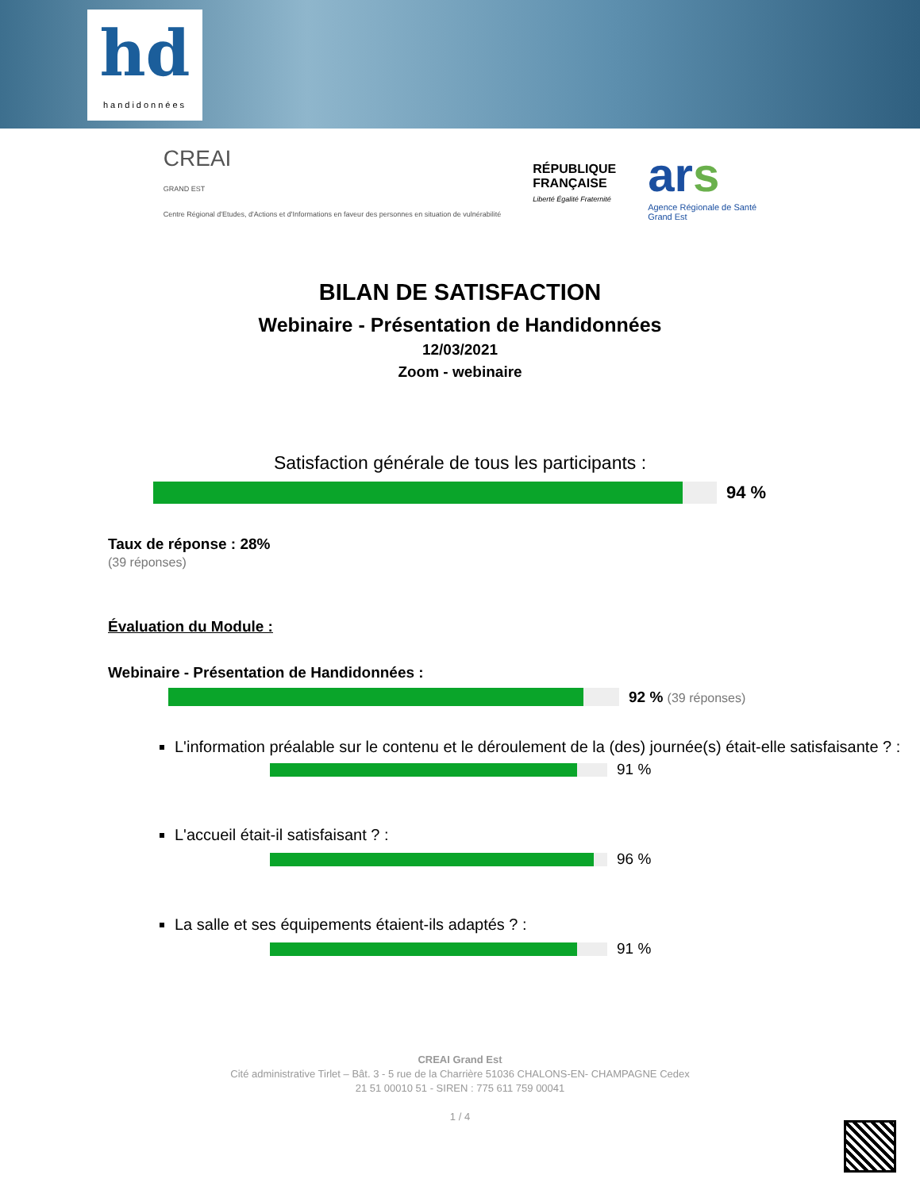hd
handidonnées
CREAI
GRAND EST
Centre Régional d'Etudes, d'Actions et d'Informations en faveur des personnes en situation de vulnérabilité
RÉPUBLIQUE
FRANÇAISE
Liberté Égalité Fraternité
ars
Agence Régionale de Santé
Grand Est
BILAN DE SATISFACTION
Webinaire - Présentation de Handidonnées
12/03/2021
Zoom - webinaire
Satisfaction générale de tous les participants :
94 %
Taux de réponse : 28%
(39 réponses)
Évaluation du Module :
Webinaire - Présentation de Handidonnées :
92 % (39 réponses)
L'information préalable sur le contenu et le déroulement de la (des) journée(s) était-elle satisfaisante ? :
91 %
L'accueil était-il satisfaisant ? :
96 %
La salle et ses équipements étaient-ils adaptés ? :
91 %
CREAI Grand Est
Cité administrative Tirlet – Bât. 3 - 5 rue de la Charrière 51036 CHALONS-EN- CHAMPAGNE Cedex
21 51 00010 51 - SIREN : 775 611 759 00041
1 / 4